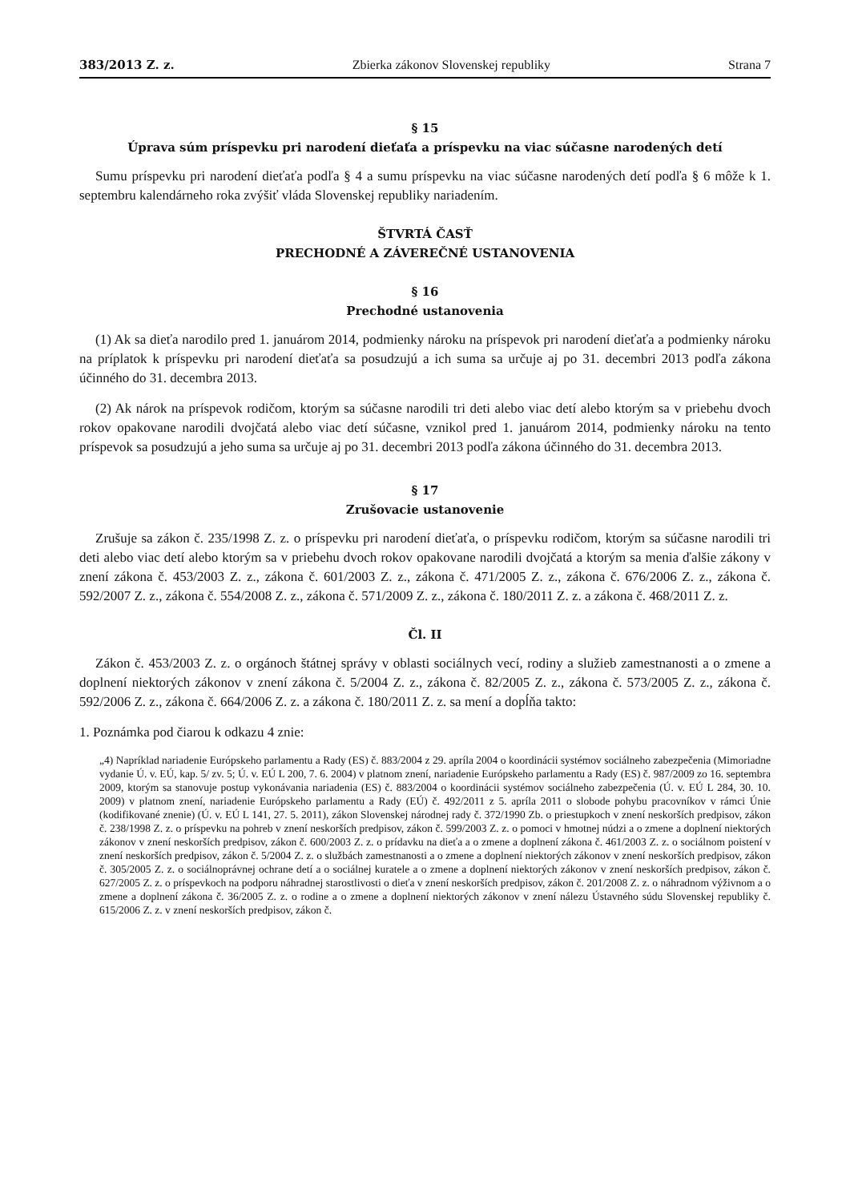383/2013 Z. z. Zbierka zákonov Slovenskej republiky Strana 7
§ 15
Úprava súm príspevku pri narodení dieťaťa a príspevku na viac súčasne narodených detí
Sumu príspevku pri narodení dieťaťa podľa § 4 a sumu príspevku na viac súčasne narodených detí podľa § 6 môže k 1. septembru kalendárneho roka zvýšiť vláda Slovenskej republiky nariadením.
ŠTVRTÁ ČASŤ
PRECHODNÉ A ZÁVEREČNÉ USTANOVENIA
§ 16
Prechodné ustanovenia
(1) Ak sa dieťa narodilo pred 1. januárom 2014, podmienky nároku na príspevok pri narodení dieťaťa a podmienky nároku na príplatok k príspevku pri narodení dieťaťa sa posudzujú a ich suma sa určuje aj po 31. decembri 2013 podľa zákona účinného do 31. decembra 2013.
(2) Ak nárok na príspevok rodičom, ktorým sa súčasne narodili tri deti alebo viac detí alebo ktorým sa v priebehu dvoch rokov opakovane narodili dvojčatá alebo viac detí súčasne, vznikol pred 1. januárom 2014, podmienky nároku na tento príspevok sa posudzujú a jeho suma sa určuje aj po 31. decembri 2013 podľa zákona účinného do 31. decembra 2013.
§ 17
Zrušovacie ustanovenie
Zrušuje sa zákon č. 235/1998 Z. z. o príspevku pri narodení dieťaťa, o príspevku rodičom, ktorým sa súčasne narodili tri deti alebo viac detí alebo ktorým sa v priebehu dvoch rokov opakovane narodili dvojčatá a ktorým sa menia ďalšie zákony v znení zákona č. 453/2003 Z. z., zákona č. 601/2003 Z. z., zákona č. 471/2005 Z. z., zákona č. 676/2006 Z. z., zákona č. 592/2007 Z. z., zákona č. 554/2008 Z. z., zákona č. 571/2009 Z. z., zákona č. 180/2011 Z. z. a zákona č. 468/2011 Z. z.
Čl. II
Zákon č. 453/2003 Z. z. o orgánoch štátnej správy v oblasti sociálnych vecí, rodiny a služieb zamestnanosti a o zmene a doplnení niektorých zákonov v znení zákona č. 5/2004 Z. z., zákona č. 82/2005 Z. z., zákona č. 573/2005 Z. z., zákona č. 592/2006 Z. z., zákona č. 664/2006 Z. z. a zákona č. 180/2011 Z. z. sa mení a dopĺňa takto:
1. Poznámka pod čiarou k odkazu 4 znie:
„4) Napríklad nariadenie Európskeho parlamentu a Rady (ES) č. 883/2004 z 29. apríla 2004 o koordinácii systémov sociálneho zabezpečenia (Mimoriadne vydanie Ú. v. EÚ, kap. 5/ zv. 5; Ú. v. EÚ L 200, 7. 6. 2004) v platnom znení, nariadenie Európskeho parlamentu a Rady (ES) č. 987/2009 zo 16. septembra 2009, ktorým sa stanovuje postup vykonávania nariadenia (ES) č. 883/2004 o koordinácii systémov sociálneho zabezpečenia (Ú. v. EÚ L 284, 30. 10. 2009) v platnom znení, nariadenie Európskeho parlamentu a Rady (EÚ) č. 492/2011 z 5. apríla 2011 o slobode pohybu pracovníkov v rámci Únie (kodifikované znenie) (Ú. v. EÚ L 141, 27. 5. 2011), zákon Slovenskej národnej rady č. 372/1990 Zb. o priestupkoch v znení neskorších predpisov, zákon č. 238/1998 Z. z. o príspevku na pohreb v znení neskorších predpisov, zákon č. 599/2003 Z. z. o pomoci v hmotnej núdzi a o zmene a doplnení niektorých zákonov v znení neskorších predpisov, zákon č. 600/2003 Z. z. o prídavku na dieťa a o zmene a doplnení zákona č. 461/2003 Z. z. o sociálnom poistení v znení neskorších predpisov, zákon č. 5/2004 Z. z. o službách zamestnanosti a o zmene a doplnení niektorých zákonov v znení neskorších predpisov, zákon č. 305/2005 Z. z. o sociálnoprávnej ochrane detí a o sociálnej kuratele a o zmene a doplnení niektorých zákonov v znení neskorších predpisov, zákon č. 627/2005 Z. z. o príspevkoch na podporu náhradnej starostlivosti o dieťa v znení neskorších predpisov, zákon č. 201/2008 Z. z. o náhradnom výživnom a o zmene a doplnení zákona č. 36/2005 Z. z. o rodine a o zmene a doplnení niektorých zákonov v znení nálezu Ústavného súdu Slovenskej republiky č. 615/2006 Z. z. v znení neskorších predpisov, zákon č.